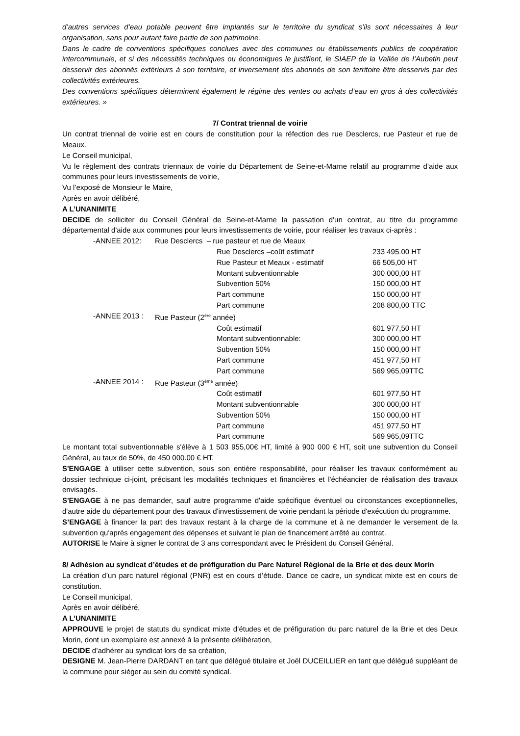d’autres services d’eau potable peuvent être implantés sur le territoire du syndicat s’ils sont nécessaires à leur organisation, sans pour autant faire partie de son patrimoine.
Dans le cadre de conventions spécifiques conclues avec des communes ou établissements publics de coopération intercommunale, et si des nécessités techniques ou économiques le justifient, le SIAEP de la Vallée de l’Aubetin peut desservir des abonnés extérieurs à son territoire, et inversement des abonnés de son territoire être desservis par des collectivités extérieures.
Des conventions spécifiques déterminent également le régime des ventes ou achats d’eau en gros à des collectivités extérieures. »
7/ Contrat triennal de voirie
Un contrat triennal de voirie est en cours de constitution pour la réfection des rue Desclercs, rue Pasteur et rue de Meaux.
Le Conseil municipal,
Vu le règlement des contrats triennaux de voirie du Département de Seine-et-Marne relatif au programme d’aide aux communes pour leurs investissements de voirie,
Vu l’exposé de Monsieur le Maire,
Après en avoir délibéré,
A L’UNANIMITE
DECIDE de solliciter du Conseil Général de Seine-et-Marne la passation d'un contrat, au titre du programme départemental d'aide aux communes pour leurs investissements de voirie, pour réaliser les travaux ci-après :
| -ANNEE 2012: | Rue Desclercs – rue pasteur et rue de Meaux | | |
| | | Rue Desclercs –coût estimatif | 233 495.00 HT |
| | | Rue Pasteur et Meaux - estimatif | 66 505,00 HT |
| | | Montant subventionnable | 300 000,00 HT |
| | | Subvention 50% | 150 000,00 HT |
| | | Part commune | 150 000,00 HT |
| | | Part commune | 208 800,00 TTC |
| -ANNEE 2013 : | Rue Pasteur (2<sup>ère</sup> année) | | |
| | | Coût estimatif | 601 977,50 HT |
| | | Montant subventionnable: | 300 000,00 HT |
| | | Subvention 50% | 150 000,00 HT |
| | | Part commune | 451 977,50 HT |
| | | Part commune | 569 965,09TTC |
| -ANNEE 2014 : | Rue Pasteur (3<sup>ème</sup> année) | | |
| | | Coût estimatif | 601 977,50 HT |
| | | Montant subventionnable | 300 000,00 HT |
| | | Subvention 50% | 150 000,00 HT |
| | | Part commune | 451 977,50 HT |
| | | Part commune | 569 965,09TTC |
Le montant total subventionnable s'élève à 1 503 955,00€ HT, limité à 900 000 € HT, soit une subvention du Conseil Général, au taux de 50%, de 450 000.00 € HT.
S'ENGAGE à utiliser cette subvention, sous son entière responsabilité, pour réaliser les travaux conformément au dossier technique ci-joint, précisant les modalités techniques et financières et l'échéancier de réalisation des travaux envisagés.
S'ENGAGE à ne pas demander, sauf autre programme d'aide spécifique éventuel ou circonstances exceptionnelles, d'autre aide du département pour des travaux d'investissement de voirie pendant la période d'exécution du programme.
S’ENGAGE à financer la part des travaux restant à la charge de la commune et à ne demander le versement de la subvention qu'après engagement des dépenses et suivant le plan de financement arrêté au contrat.
AUTORISE le Maire à signer le contrat de 3 ans correspondant avec le Président du Conseil Général.
8/ Adhésion au syndicat d’études et de préfiguration du Parc Naturel Régional de la Brie et des deux Morin
La création d’un parc naturel régional (PNR) est en cours d’étude. Dance ce cadre, un syndicat mixte est en cours de constitution.
Le Conseil municipal,
Après en avoir délibéré,
A L’UNANIMITE
APPROUVE le projet de statuts du syndicat mixte d’études et de préfiguration du parc naturel de la Brie et des Deux Morin, dont un exemplaire est annexé à la présente délibération,
DECIDE d’adhérer au syndicat lors de sa création,
DESIGNE M. Jean-Pierre DARDANT en tant que délégué titulaire et Joël DUCEILLIER en tant que délégué suppléant de la commune pour siéger au sein du comité syndical.